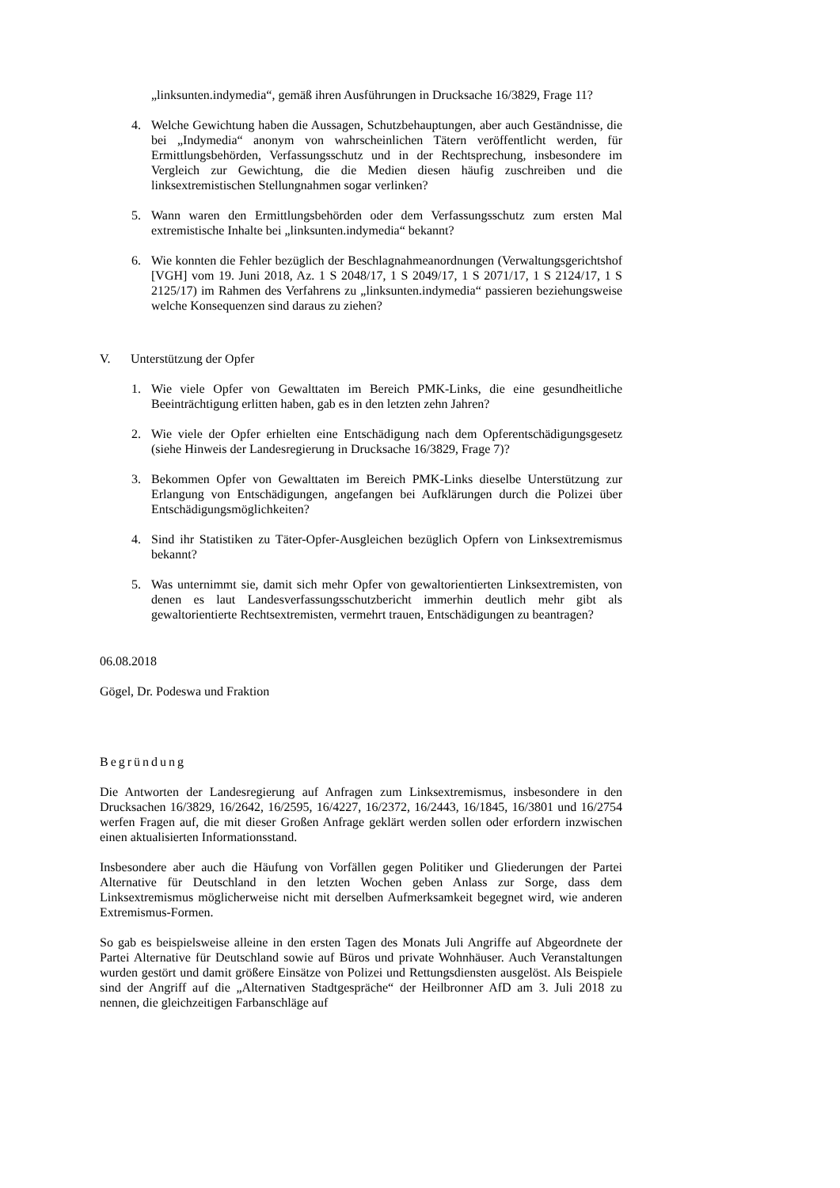„linksunten.indymedia“, gemäß ihren Ausführungen in Drucksache 16/3829, Frage 11?
4. Welche Gewichtung haben die Aussagen, Schutzbehauptungen, aber auch Geständnisse, die bei „Indymedia“ anonym von wahrscheinlichen Tätern veröffentlicht werden, für Ermittlungsbehörden, Verfassungsschutz und in der Rechtsprechung, insbesondere im Vergleich zur Gewichtung, die die Medien diesen häufig zuschreiben und die linksextremistischen Stellungnahmen sogar verlinken?
5. Wann waren den Ermittlungsbehörden oder dem Verfassungsschutz zum ersten Mal extremistische Inhalte bei „linksunten.indymedia“ bekannt?
6. Wie konnten die Fehler bezüglich der Beschlagnahmeanordnungen (Verwaltungsgerichtshof [VGH] vom 19. Juni 2018, Az. 1 S 2048/17, 1 S 2049/17, 1 S 2071/17, 1 S 2124/17, 1 S 2125/17) im Rahmen des Verfahrens zu „linksunten.indymedia“ passieren beziehungsweise welche Konsequenzen sind daraus zu ziehen?
V. Unterstützung der Opfer
1. Wie viele Opfer von Gewalttaten im Bereich PMK-Links, die eine gesundheitliche Beeinträchtigung erlitten haben, gab es in den letzten zehn Jahren?
2. Wie viele der Opfer erhielten eine Entschädigung nach dem Opferentschädigungsgesetz (siehe Hinweis der Landesregierung in Drucksache 16/3829, Frage 7)?
3. Bekommen Opfer von Gewalttaten im Bereich PMK-Links dieselbe Unterstützung zur Erlangung von Entschädigungen, angefangen bei Aufklärungen durch die Polizei über Entschädigungsmöglichkeiten?
4. Sind ihr Statistiken zu Täter-Opfer-Ausgleichen bezüglich Opfern von Linksextremismus bekannt?
5. Was unternimmt sie, damit sich mehr Opfer von gewaltorientierten Linksextremisten, von denen es laut Landesverfassungsschutzbericht immerhin deutlich mehr gibt als gewaltorientierte Rechtsextremisten, vermehrt trauen, Entschädigungen zu beantragen?
06.08.2018
Gögel, Dr. Podeswa und Fraktion
Begründung
Die Antworten der Landesregierung auf Anfragen zum Linksextremismus, insbesondere in den Drucksachen 16/3829, 16/2642, 16/2595, 16/4227, 16/2372, 16/2443, 16/1845, 16/3801 und 16/2754 werfen Fragen auf, die mit dieser Großen Anfrage geklärt werden sollen oder erfordern inzwischen einen aktualisierten Informationsstand.
Insbesondere aber auch die Häufung von Vorfällen gegen Politiker und Gliederungen der Partei Alternative für Deutschland in den letzten Wochen geben Anlass zur Sorge, dass dem Linksextremismus möglicherweise nicht mit derselben Aufmerksamkeit begegnet wird, wie anderen Extremismus-Formen.
So gab es beispielsweise alleine in den ersten Tagen des Monats Juli Angriffe auf Abgeordnete der Partei Alternative für Deutschland sowie auf Büros und private Wohnhäuser. Auch Veranstaltungen wurden gestört und damit größere Einsätze von Polizei und Rettungsdiensten ausgelöst. Als Beispiele sind der Angriff auf die „Alternativen Stadtgespräche“ der Heilbronner AfD am 3. Juli 2018 zu nennen, die gleichzeitigen Farbanschläge auf